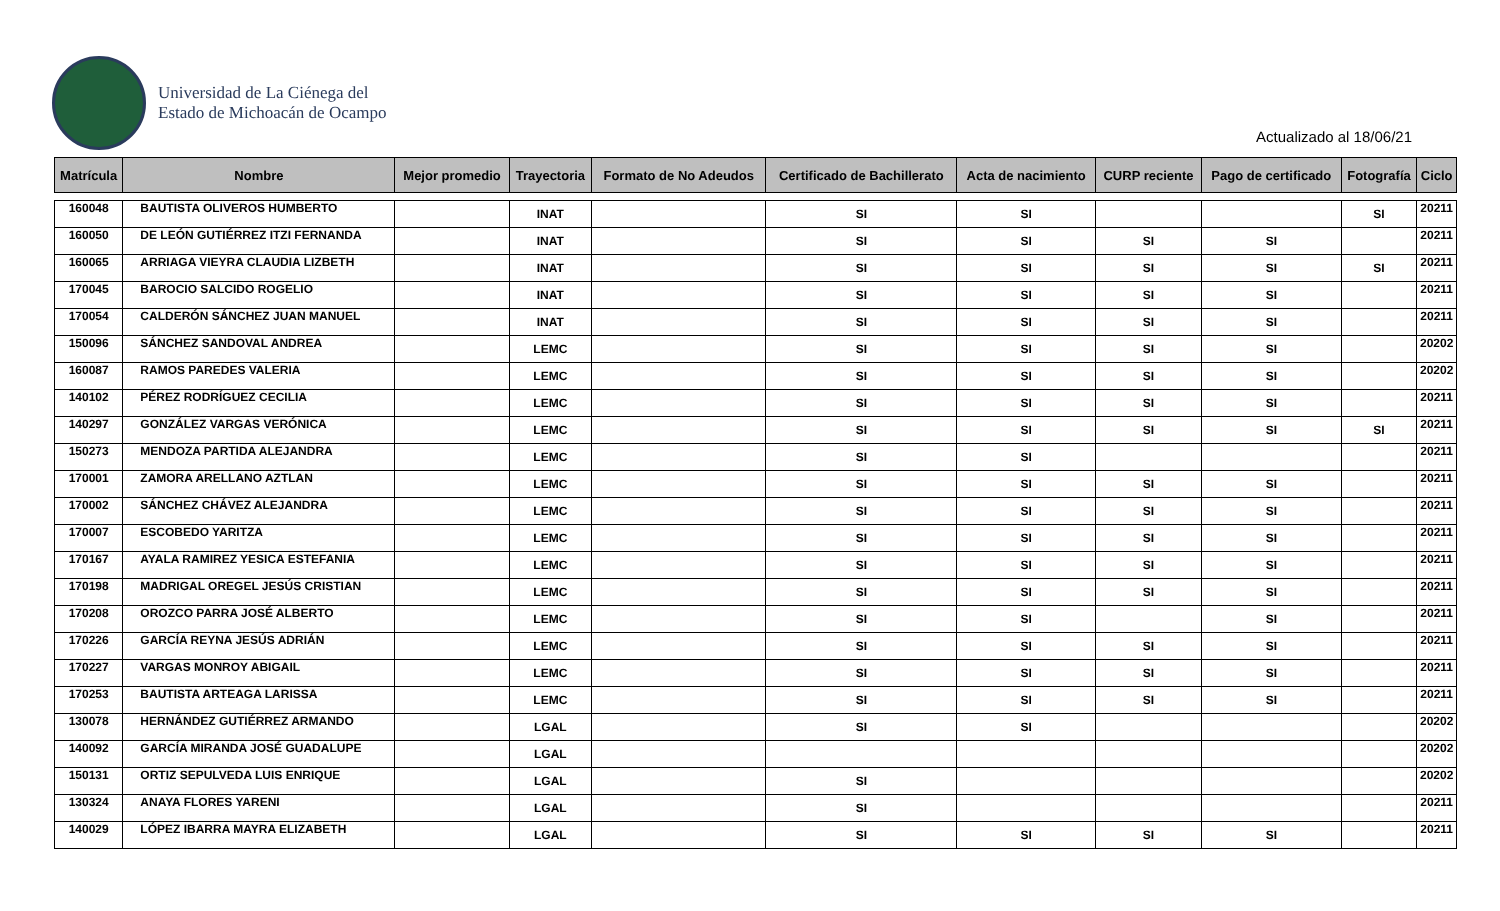Universidad de La Ciénega del
Estado de Michoacán de Ocampo
Actualizado al 18/06/21
| Matrícula | Nombre | Mejor promedio | Trayectoria | Formato de No Adeudos | Certificado de Bachillerato | Acta de nacimiento | CURP reciente | Pago de certificado | Fotografía | Ciclo |
| --- | --- | --- | --- | --- | --- | --- | --- | --- | --- | --- |
| 160048 | BAUTISTA OLIVEROS HUMBERTO | | INAT | | SI | SI | | | SI | 20211 |
| 160050 | DE LEÓN GUTIÉRREZ ITZI FERNANDA | | INAT | | SI | SI | SI | SI | | 20211 |
| 160065 | ARRIAGA VIEYRA CLAUDIA LIZBETH | | INAT | | SI | SI | SI | SI | SI | 20211 |
| 170045 | BAROCIO SALCIDO ROGELIO | | INAT | | SI | SI | SI | SI | | 20211 |
| 170054 | CALDERÓN SÁNCHEZ JUAN MANUEL | | INAT | | SI | SI | SI | SI | | 20211 |
| 150096 | SÁNCHEZ SANDOVAL ANDREA | | LEMC | | SI | SI | SI | SI | | 20202 |
| 160087 | RAMOS PAREDES VALERIA | | LEMC | | SI | SI | SI | SI | | 20202 |
| 140102 | PÉREZ RODRÍGUEZ CECILIA | | LEMC | | SI | SI | SI | SI | | 20211 |
| 140297 | GONZÁLEZ VARGAS VERÓNICA | | LEMC | | SI | SI | SI | SI | SI | 20211 |
| 150273 | MENDOZA PARTIDA ALEJANDRA | | LEMC | | SI | SI | | | | 20211 |
| 170001 | ZAMORA ARELLANO AZTLAN | | LEMC | | SI | SI | SI | SI | | 20211 |
| 170002 | SÁNCHEZ CHÁVEZ ALEJANDRA | | LEMC | | SI | SI | SI | SI | | 20211 |
| 170007 | ESCOBEDO YARITZA | | LEMC | | SI | SI | SI | SI | | 20211 |
| 170167 | AYALA RAMIREZ YESICA ESTEFANIA | | LEMC | | SI | SI | SI | SI | | 20211 |
| 170198 | MADRIGAL OREGEL JESÚS CRISTIAN | | LEMC | | SI | SI | SI | SI | | 20211 |
| 170208 | OROZCO PARRA JOSÉ ALBERTO | | LEMC | | SI | SI | | SI | | 20211 |
| 170226 | GARCÍA REYNA JESÚS ADRIÁN | | LEMC | | SI | SI | SI | SI | | 20211 |
| 170227 | VARGAS MONROY ABIGAIL | | LEMC | | SI | SI | SI | SI | | 20211 |
| 170253 | BAUTISTA ARTEAGA LARISSA | | LEMC | | SI | SI | SI | SI | | 20211 |
| 130078 | HERNÁNDEZ GUTIÉRREZ ARMANDO | | LGAL | | SI | SI | | | | 20202 |
| 140092 | GARCÍA MIRANDA JOSÉ GUADALUPE | | LGAL | | | | | | | 20202 |
| 150131 | ORTIZ SEPULVEDA LUIS ENRIQUE | | LGAL | | SI | | | | | 20202 |
| 130324 | ANAYA FLORES YARENI | | LGAL | | SI | | | | | 20211 |
| 140029 | LÓPEZ IBARRA MAYRA ELIZABETH | | LGAL | | SI | SI | SI | SI | | 20211 |